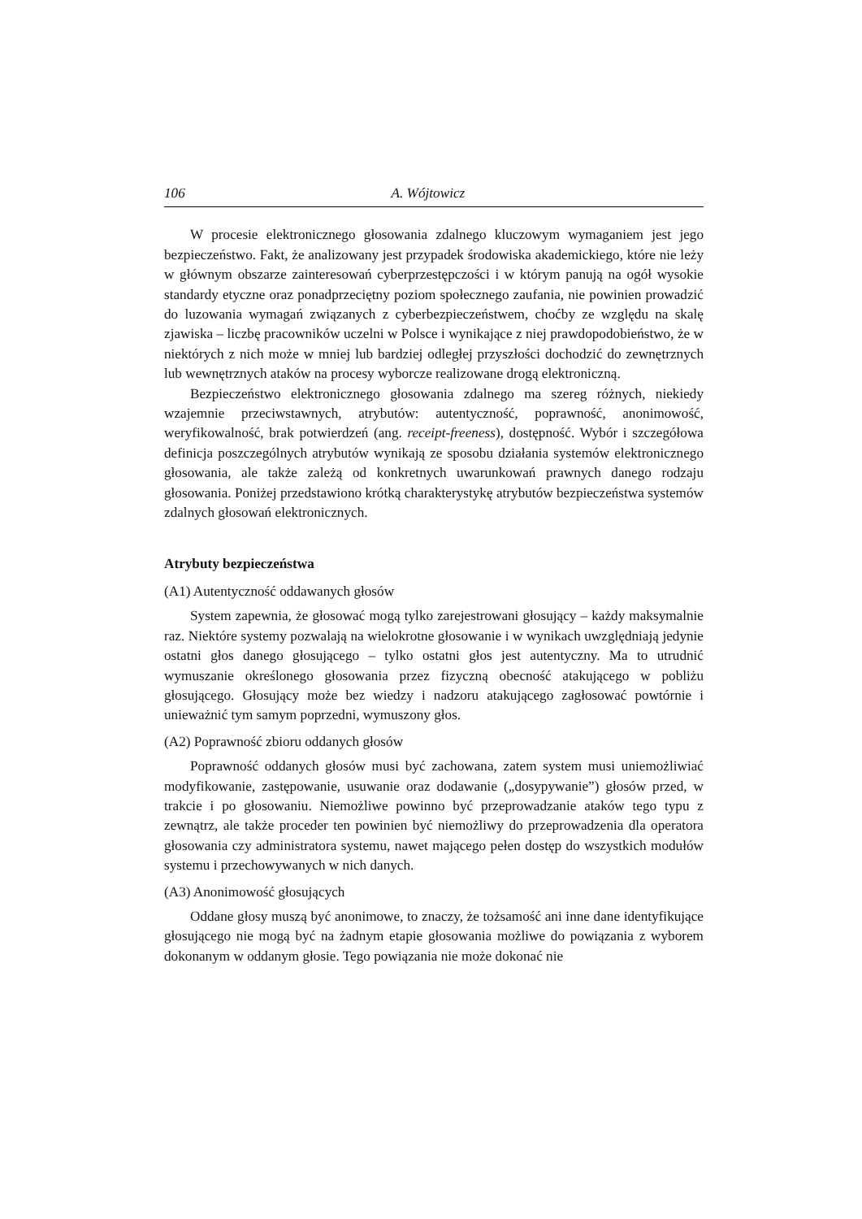106 A. Wójtowicz
W procesie elektronicznego głosowania zdalnego kluczowym wymaganiem jest jego bezpieczeństwo. Fakt, że analizowany jest przypadek środowiska akademickiego, które nie leży w głównym obszarze zainteresowań cyberprzestępczości i w którym panują na ogół wysokie standardy etyczne oraz ponadprzeciętny poziom społecznego zaufania, nie powinien prowadzić do luzowania wymagań związanych z cyberbezpieczeństwem, choćby ze względu na skalę zjawiska – liczbę pracowników uczelni w Polsce i wynikające z niej prawdopodobieństwo, że w niektórych z nich może w mniej lub bardziej odległej przyszłości dochodzić do zewnętrznych lub wewnętrznych ataków na procesy wyborcze realizowane drogą elektroniczną.
Bezpieczeństwo elektronicznego głosowania zdalnego ma szereg różnych, niekiedy wzajemnie przeciwstawnych, atrybutów: autentyczność, poprawność, anonimowość, weryfikowalność, brak potwierdzeń (ang. receipt-freeness), dostępność. Wybór i szczegółowa definicja poszczególnych atrybutów wynikają ze sposobu działania systemów elektronicznego głosowania, ale także zależą od konkretnych uwarunkowań prawnych danego rodzaju głosowania. Poniżej przedstawiono krótką charakterystykę atrybutów bezpieczeństwa systemów zdalnych głosowań elektronicznych.
Atrybuty bezpieczeństwa
(A1) Autentyczność oddawanych głosów
System zapewnia, że głosować mogą tylko zarejestrowani głosujący – każdy maksymalnie raz. Niektóre systemy pozwalają na wielokrotne głosowanie i w wynikach uwzględniają jedynie ostatni głos danego głosującego – tylko ostatni głos jest autentyczny. Ma to utrudnić wymuszanie określonego głosowania przez fizyczną obecność atakującego w pobliżu głosującego. Głosujący może bez wiedzy i nadzoru atakującego zagłosować powtórnie i unieważnić tym samym poprzedni, wymuszony głos.
(A2) Poprawność zbioru oddanych głosów
Poprawność oddanych głosów musi być zachowana, zatem system musi uniemożliwiać modyfikowanie, zastępowanie, usuwanie oraz dodawanie („dosypywanie”) głosów przed, w trakcie i po głosowaniu. Niemożliwe powinno być przeprowadzanie ataków tego typu z zewnątrz, ale także proceder ten powinien być niemożliwy do przeprowadzenia dla operatora głosowania czy administratora systemu, nawet mającego pełen dostęp do wszystkich modułów systemu i przechowywanych w nich danych.
(A3) Anonimowość głosujących
Oddane głosy muszą być anonimowe, to znaczy, że tożsamość ani inne dane identyfikujące głosującego nie mogą być na żadnym etapie głosowania możliwe do powiązania z wyborem dokonanym w oddanym głosie. Tego powiązania nie może dokonać nie